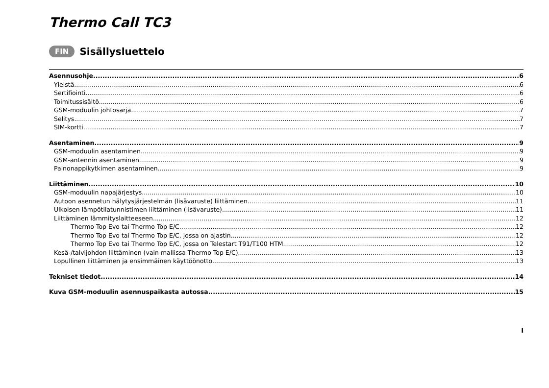Thermo Call TC3
FIN Sisällysluettelo
Asennusohje 6
Yleistä 6
Sertifiointi 6
Toimitussisältö 6
GSM-moduulin johtosarja 7
Selitys 7
SIM-kortti 7
Asentaminen 9
GSM-moduulin asentaminen 9
GSM-antennin asentaminen 9
Painonappikytkimen asentaminen 9
Liittäminen 10
GSM-moduulin napajärjestys 10
Autoon asennetun hälytysjärjestelmän (lisävaruste) liittäminen 11
Ulkoisen lämpötilatunnistimen liittäminen (lisävaruste) 11
Liittäminen lämmityslaitteeseen 12
Thermo Top Evo tai Thermo Top E/C 12
Thermo Top Evo tai Thermo Top E/C, jossa on ajastin 12
Thermo Top Evo tai Thermo Top E/C, jossa on Telestart T91/T100 HTM 12
Kesä-/talvijohdon liittäminen (vain mallissa Thermo Top E/C) 13
Lopullinen liittäminen ja ensimmäinen käyttöönotto 13
Tekniset tiedot 14
Kuva GSM-moduulin asennuspaikasta autossa 15
I